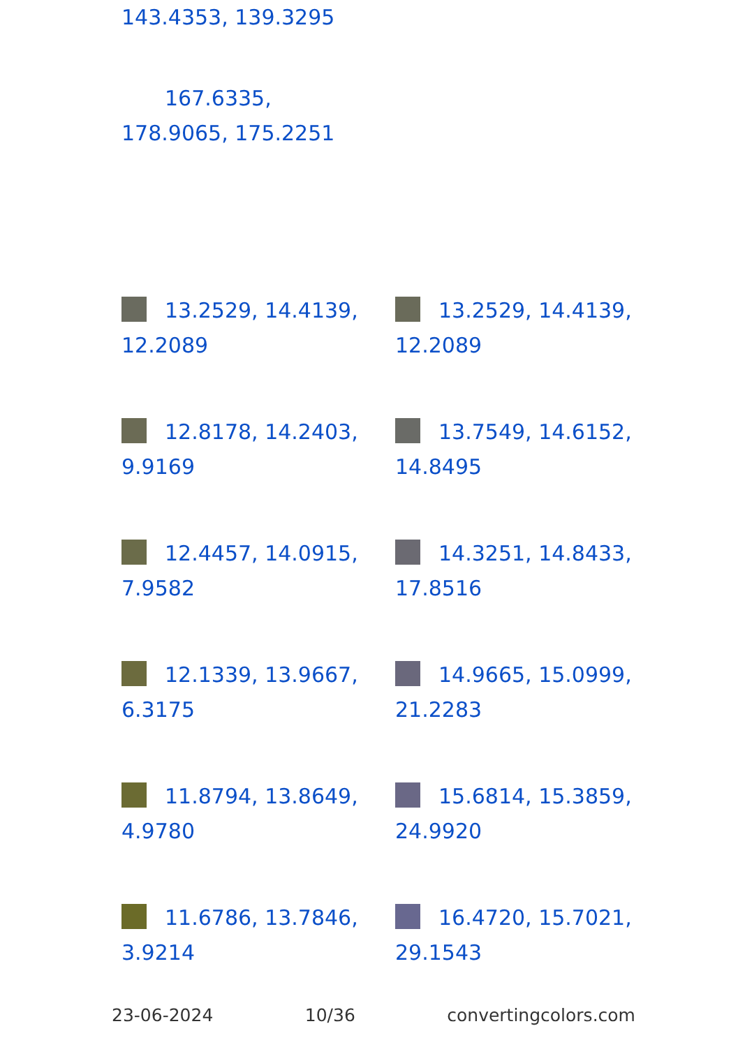143.4353, 139.3295
167.6335,
178.9065, 175.2251
13.2529, 14.4139, 12.2089
13.2529, 14.4139, 12.2089
12.8178, 14.2403, 9.9169
13.7549, 14.6152, 14.8495
12.4457, 14.0915, 7.9582
14.3251, 14.8433, 17.8516
12.1339, 13.9667, 6.3175
14.9665, 15.0999, 21.2283
11.8794, 13.8649, 4.9780
15.6814, 15.3859, 24.9920
11.6786, 13.7846, 3.9214
16.4720, 15.7021, 29.1543
23-06-2024 10/36 convertingcolors.com